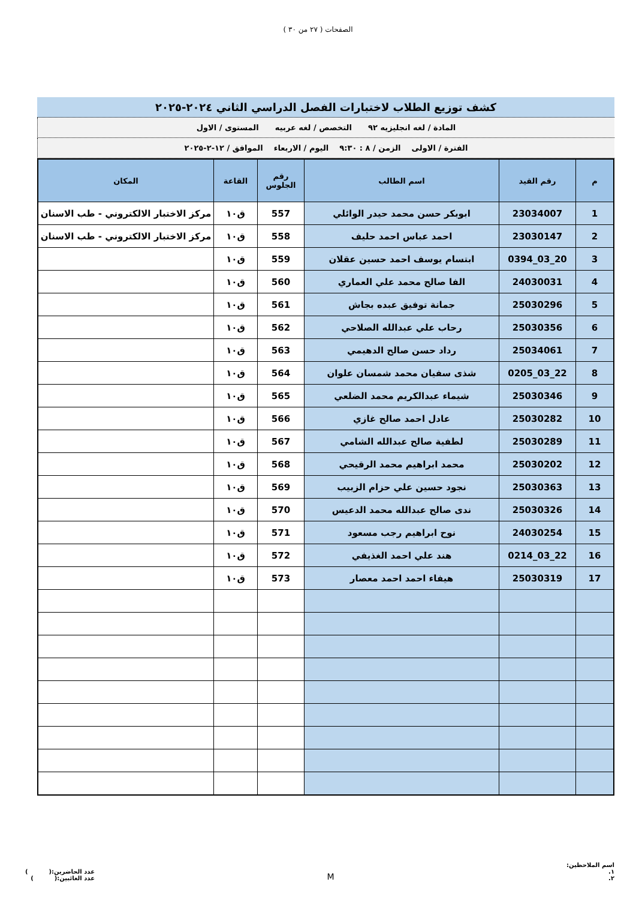الصفحات ( ٢٧ من ٣٠ )
كشف توزيع الطلاب لاختبارات الفصل الدراسي الثاني ٢٠٢٤-٢٠٢٥
المادة / لغه انجليزيه ٩٢ التخصص / لغه عربيه المستوى / الاول
الفترة / الاولى الزمن / ٨ : ٩:٣٠ اليوم / الاربعاء الموافق / ١٢-٢-٢٠٢٥
| م | رقم القيد | اسم الطالب | رقم الجلوس | القاعة | المكان |
| --- | --- | --- | --- | --- | --- |
| 1 | 23034007 | ابوبكر حسن محمد حيدر الوائلي | 557 | ق١٠ | مركز الاختبار الالكتروني - طب الاسنان |
| 2 | 23030147 | احمد عباس احمد حليف | 558 | ق١٠ | مركز الاختبار الالكتروني - طب الاسنان |
| 3 | 20_03_0394 | ابتسام يوسف احمد حسين عقلان | 559 | ق١٠ | |
| 4 | 24030031 | الفا صالح محمد علي العماري | 560 | ق١٠ | |
| 5 | 25030296 | جمانة توفيق عبده بجاش | 561 | ق١٠ | |
| 6 | 25030356 | رحاب علي عبدالله الصلاحي | 562 | ق١٠ | |
| 7 | 25034061 | رداد حسن صالح الدهيمي | 563 | ق١٠ | |
| 8 | 22_03_0205 | شذى سفيان محمد شمسان علوان | 564 | ق١٠ | |
| 9 | 25030346 | شيماء عبدالكريم محمد الضلعي | 565 | ق١٠ | |
| 10 | 25030282 | عادل احمد صالح غازي | 566 | ق١٠ | |
| 11 | 25030289 | لطفية صالح عبدالله الشامي | 567 | ق١٠ | |
| 12 | 25030202 | محمد ابراهيم محمد الرقيحي | 568 | ق١٠ | |
| 13 | 25030363 | نجود حسين علي حزام الزبيب | 569 | ق١٠ | |
| 14 | 25030326 | ندى صالح عبدالله محمد الدعيس | 570 | ق١٠ | |
| 15 | 24030254 | نوح ابراهيم رجب مسعود | 571 | ق١٠ | |
| 16 | 22_03_0214 | هند علي احمد الغذيفي | 572 | ق١٠ | |
| 17 | 25030319 | هيفاء احمد احمد معصار | 573 | ق١٠ | |
اسم الملاحظين:
١.
٢.
M
عدد الحاضرين:( )
عدد الغائبين:( )